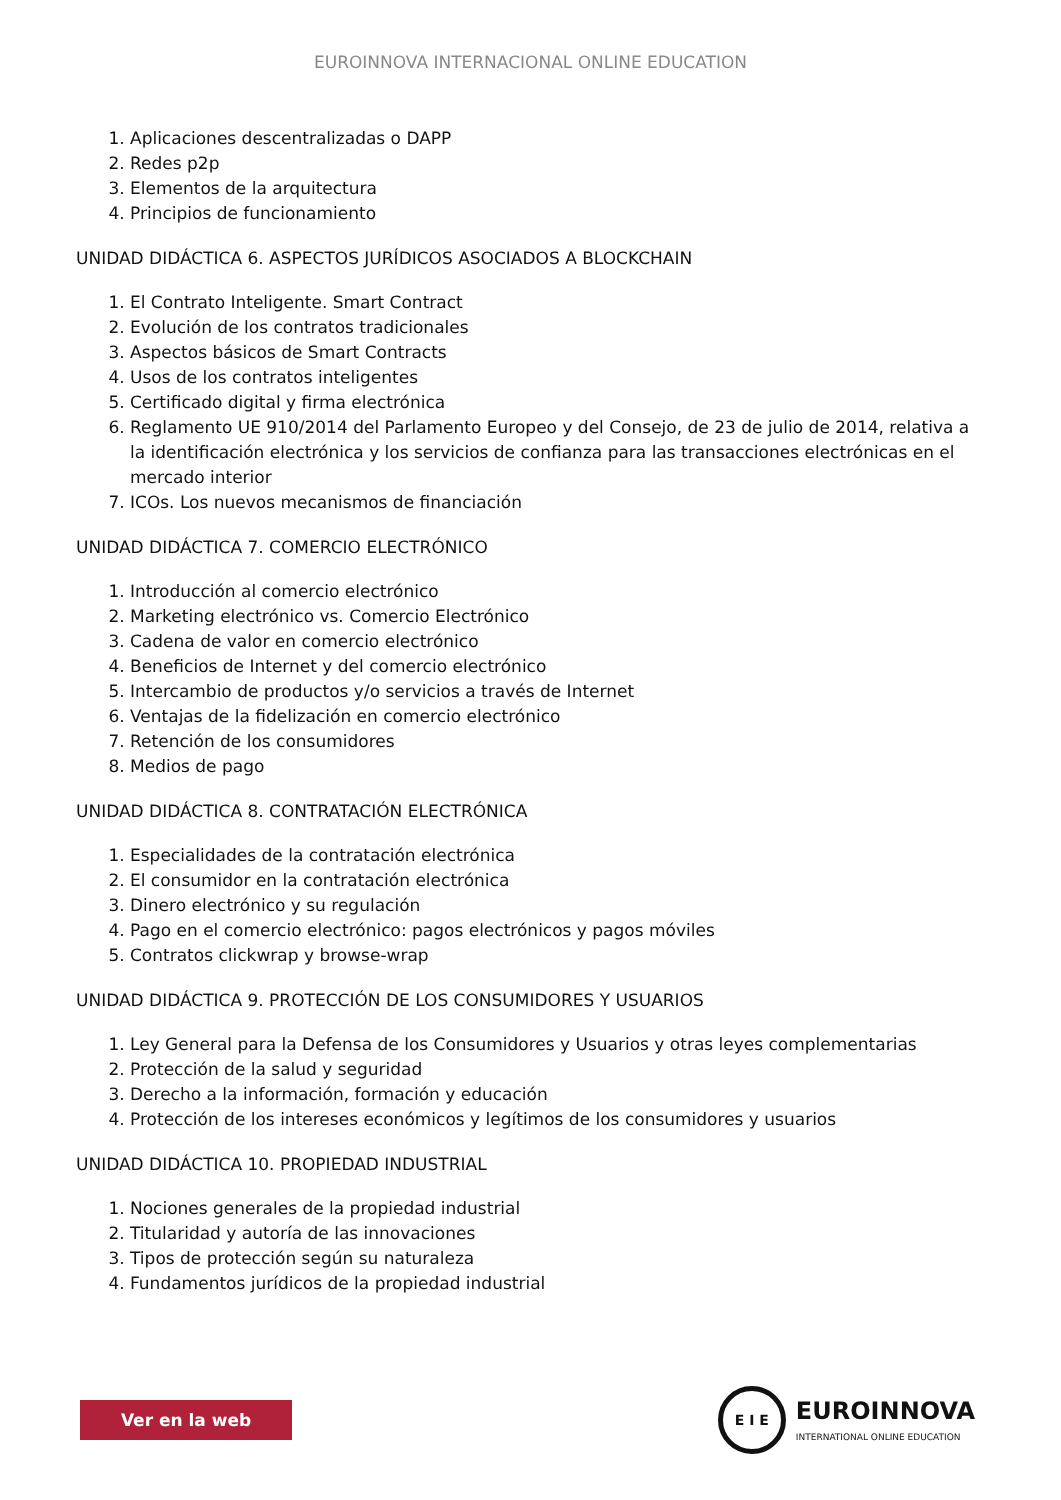EUROINNOVA INTERNACIONAL ONLINE EDUCATION
1. Aplicaciones descentralizadas o DAPP
2. Redes p2p
3. Elementos de la arquitectura
4. Principios de funcionamiento
UNIDAD DIDÁCTICA 6. ASPECTOS JURÍDICOS ASOCIADOS A BLOCKCHAIN
1. El Contrato Inteligente. Smart Contract
2. Evolución de los contratos tradicionales
3. Aspectos básicos de Smart Contracts
4. Usos de los contratos inteligentes
5. Certificado digital y firma electrónica
6. Reglamento UE 910/2014 del Parlamento Europeo y del Consejo, de 23 de julio de 2014, relativa a la identificación electrónica y los servicios de confianza para las transacciones electrónicas en el mercado interior
7. ICOs. Los nuevos mecanismos de financiación
UNIDAD DIDÁCTICA 7. COMERCIO ELECTRÓNICO
1. Introducción al comercio electrónico
2. Marketing electrónico vs. Comercio Electrónico
3. Cadena de valor en comercio electrónico
4. Beneficios de Internet y del comercio electrónico
5. Intercambio de productos y/o servicios a través de Internet
6. Ventajas de la fidelización en comercio electrónico
7. Retención de los consumidores
8. Medios de pago
UNIDAD DIDÁCTICA 8. CONTRATACIÓN ELECTRÓNICA
1. Especialidades de la contratación electrónica
2. El consumidor en la contratación electrónica
3. Dinero electrónico y su regulación
4. Pago en el comercio electrónico: pagos electrónicos y pagos móviles
5. Contratos clickwrap y browse-wrap
UNIDAD DIDÁCTICA 9. PROTECCIÓN DE LOS CONSUMIDORES Y USUARIOS
1. Ley General para la Defensa de los Consumidores y Usuarios y otras leyes complementarias
2. Protección de la salud y seguridad
3. Derecho a la información, formación y educación
4. Protección de los intereses económicos y legítimos de los consumidores y usuarios
UNIDAD DIDÁCTICA 10. PROPIEDAD INDUSTRIAL
1. Nociones generales de la propiedad industrial
2. Titularidad y autoría de las innovaciones
3. Tipos de protección según su naturaleza
4. Fundamentos jurídicos de la propiedad industrial
Ver en la web
E I E
EUROINNOVA
INTERNATIONAL ONLINE EDUCATION